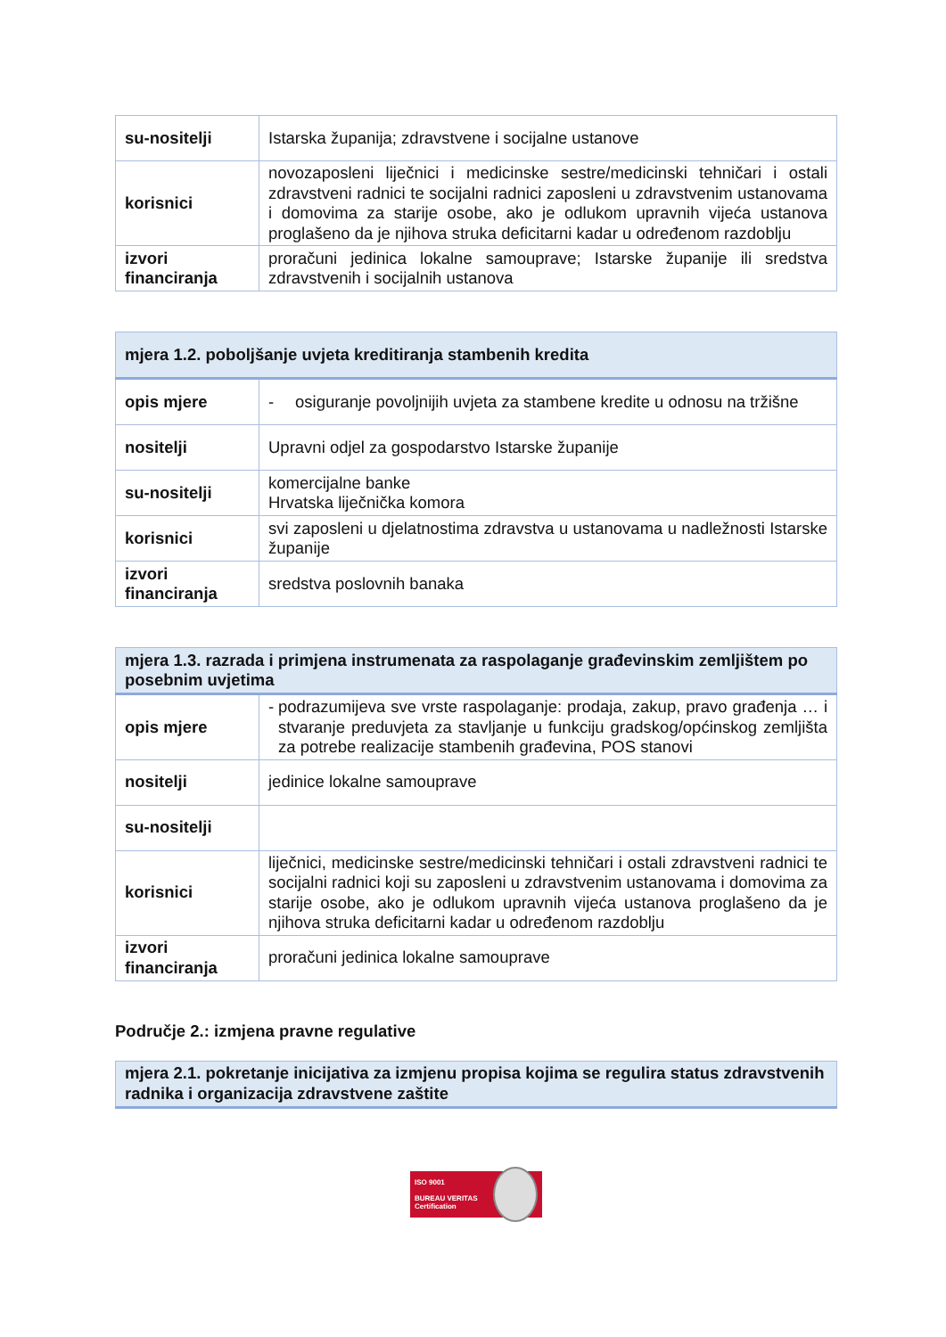| su-nositelji | Istarska županija; zdravstvene i socijalne ustanove |
| korisnici | novozaposleni liječnici i medicinske sestre/medicinski tehničari i ostali zdravstveni radnici te socijalni radnici zaposleni u zdravstvenim ustanovama i domovima za starije osobe, ako je odlukom upravnih vijeća ustanova proglašeno da je njihova struka deficitarni kadar u određenom razdoblju |
| izvori financiranja | proračuni jedinica lokalne samouprave; Istarske županije ili sredstva zdravstvenih i socijalnih ustanova |
| mjera 1.2. poboljšanje uvjeta kreditiranja stambenih kredita | |
| --- | --- |
| opis mjere | - osiguranje povoljnijih uvjeta za stambene kredite u odnosu na tržišne |
| nositelji | Upravni odjel za gospodarstvo Istarske županije |
| su-nositelji | komercijalne banke Hrvatska liječnička komora |
| korisnici | svi zaposleni u djelatnostima zdravstva u ustanovama u nadležnosti Istarske županije |
| izvori financiranja | sredstva poslovnih banaka |
| mjera 1.3. razrada i primjena instrumenata za raspolaganje građevinskim zemljištem po posebnim uvjetima | |
| --- | --- |
| opis mjere | - podrazumijeva sve vrste raspolaganje: prodaja, zakup, pravo građenja … i stvaranje preduvjeta za stavljanje u funkciju gradskog/općinskog zemljišta za potrebe realizacije stambenih građevina, POS stanovi |
| nositelji | jedinice lokalne samouprave |
| su-nositelji | |
| korisnici | liječnici, medicinske sestre/medicinski tehničari i ostali zdravstveni radnici te socijalni radnici koji su zaposleni u zdravstvenim ustanovama i domovima za starije osobe, ako je odlukom upravnih vijeća ustanova proglašeno da je njihova struka deficitarni kadar u određenom razdoblju |
| izvori financiranja | proračuni jedinica lokalne samouprave |
Područje 2.: izmjena pravne regulative
| mjera 2.1. pokretanje inicijativa za izmjenu propisa kojima se regulira status zdravstvenih radnika i organizacija zdravstvene zaštite |
| --- |
ISO 9001
BUREAU VERITAS
Certification